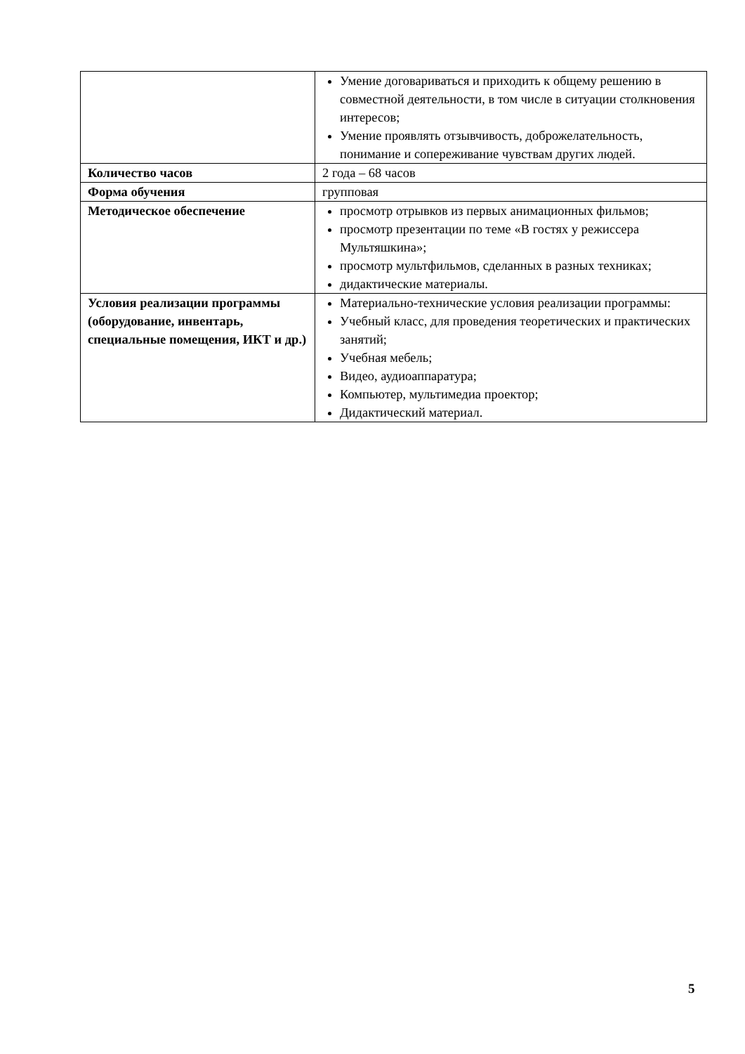| | Умение договариваться и приходить к общему решению в совместной деятельности, в том числе в ситуации столкновения интересов; Умение проявлять отзывчивость, доброжелательность, понимание и сопереживание чувствам других людей. |
| Количество часов | 2 года – 68 часов |
| Форма обучения | групповая |
| Методическое обеспечение | просмотр отрывков из первых анимационных фильмов; просмотр презентации по теме «В гостях у режиссера Мультяшкина»; просмотр мультфильмов, сделанных в разных техниках; дидактические материалы. |
| Условия реализации программы (оборудование, инвентарь, специальные помещения, ИКТ и др.) | Материально-технические условия реализации программы: Учебный класс, для проведения теоретических и практических занятий; Учебная мебель; Видео, аудиоаппаратура; Компьютер, мультимедиа проектор; Дидактический материал. |
5